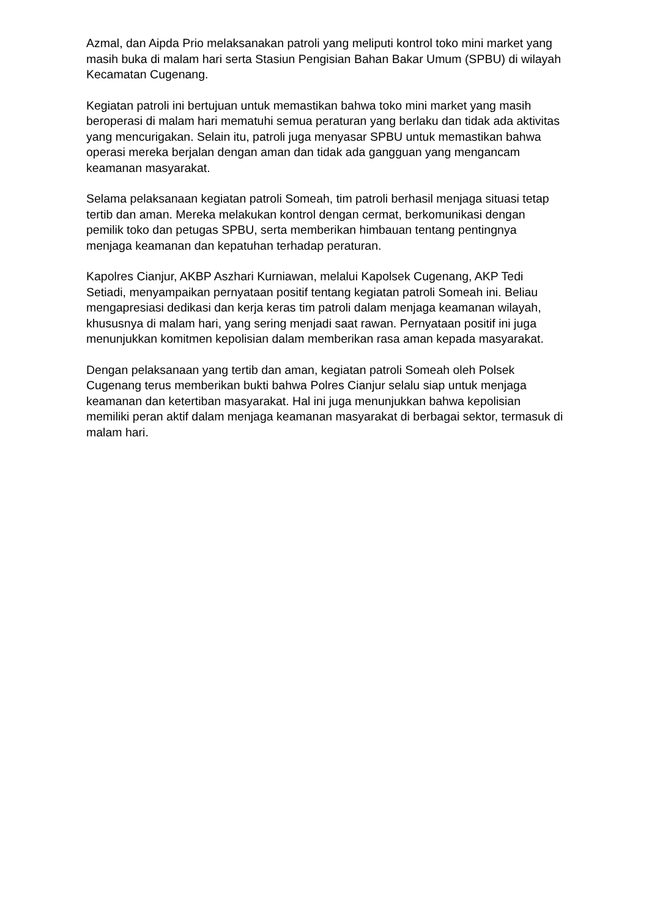Azmal, dan Aipda Prio melaksanakan patroli yang meliputi kontrol toko mini market yang masih buka di malam hari serta Stasiun Pengisian Bahan Bakar Umum (SPBU) di wilayah Kecamatan Cugenang.
Kegiatan patroli ini bertujuan untuk memastikan bahwa toko mini market yang masih beroperasi di malam hari mematuhi semua peraturan yang berlaku dan tidak ada aktivitas yang mencurigakan. Selain itu, patroli juga menyasar SPBU untuk memastikan bahwa operasi mereka berjalan dengan aman dan tidak ada gangguan yang mengancam keamanan masyarakat.
Selama pelaksanaan kegiatan patroli Someah, tim patroli berhasil menjaga situasi tetap tertib dan aman. Mereka melakukan kontrol dengan cermat, berkomunikasi dengan pemilik toko dan petugas SPBU, serta memberikan himbauan tentang pentingnya menjaga keamanan dan kepatuhan terhadap peraturan.
Kapolres Cianjur, AKBP Aszhari Kurniawan, melalui Kapolsek Cugenang, AKP Tedi Setiadi, menyampaikan pernyataan positif tentang kegiatan patroli Someah ini. Beliau mengapresiasi dedikasi dan kerja keras tim patroli dalam menjaga keamanan wilayah, khususnya di malam hari, yang sering menjadi saat rawan. Pernyataan positif ini juga menunjukkan komitmen kepolisian dalam memberikan rasa aman kepada masyarakat.
Dengan pelaksanaan yang tertib dan aman, kegiatan patroli Someah oleh Polsek Cugenang terus memberikan bukti bahwa Polres Cianjur selalu siap untuk menjaga keamanan dan ketertiban masyarakat. Hal ini juga menunjukkan bahwa kepolisian memiliki peran aktif dalam menjaga keamanan masyarakat di berbagai sektor, termasuk di malam hari.